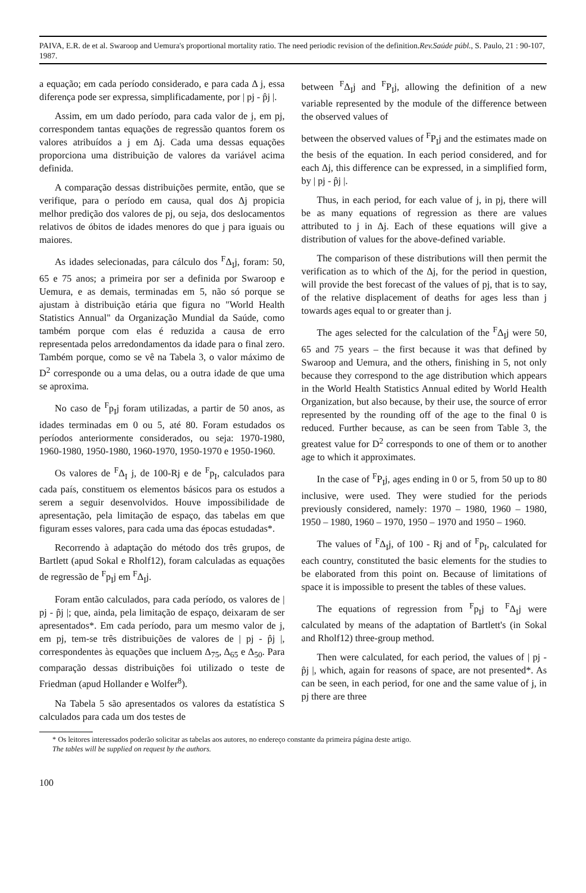PAIVA, E.R. de et al. Swaroop and Uemura's proportional mortality ratio. The need periodic revision of the definition.Rev.Saúde públ., S. Paulo, 21 : 90-107, 1987.
a equação; em cada período considerado, e para cada Δ j, essa diferença pode ser expressa, simplificadamente, por | pj - p̂j |.
Assim, em um dado período, para cada valor de j, em pj, correspondem tantas equações de regressão quantos forem os valores atribuídos a j em Δj. Cada uma dessas equações proporciona uma distribuição de valores da variável acima definida.
A comparação dessas distribuições permite, então, que se verifique, para o período em causa, qual dos Δj propicia melhor predição dos valores de pj, ou seja, dos deslocamentos relativos de óbitos de idades menores do que j para iguais ou maiores.
As idades selecionadas, para cálculo dos <sup>F</sup>Δ<sub>I</sub>j, foram: 50, 65 e 75 anos; a primeira por ser a definida por Swaroop e Uemura, e as demais, terminadas em 5, não só porque se ajustam à distribuição etária que figura no "World Health Statistics Annual" da Organização Mundial da Saúde, como também porque com elas é reduzida a causa de erro representada pelos arredondamentos da idade para o final zero. Também porque, como se vê na Tabela 3, o valor máximo de D<sup>2</sup> corresponde ou a uma delas, ou a outra idade de que uma se aproxima.
No caso de <sup>F</sup>p<sub>I</sub>j foram utilizadas, a partir de 50 anos, as idades terminadas em 0 ou 5, até 80. Foram estudados os períodos anteriormente considerados, ou seja: 1970-1980, 1960-1980, 1950-1980, 1960-1970, 1950-1970 e 1950-1960.
Os valores de <sup>F</sup>Δ<sub>I</sub> j, de 100-Rj e de <sup>F</sup>p<sub>I</sub>, calculados para cada país, constituem os elementos básicos para os estudos a serem a seguir desenvolvidos. Houve impossibilidade de apresentação, pela limitação de espaço, das tabelas em que figuram esses valores, para cada uma das épocas estudadas*.
Recorrendo à adaptação do método dos três grupos, de Bartlett (apud Sokal e Rholf12), foram calculadas as equações de regressão de <sup>F</sup>p<sub>I</sub>j em <sup>F</sup>Δ<sub>I</sub>j.
Foram então calculados, para cada período, os valores de | pj - p̂j |; que, ainda, pela limitação de espaço, deixaram de ser apresentados*. Em cada período, para um mesmo valor de j, em pj, tem-se três distribuições de valores de | pj - p̂j |, correspondentes às equações que incluem Δ<sub>75</sub>, Δ<sub>65</sub> e Δ<sub>50</sub>. Para comparação dessas distribuições foi utilizado o teste de Friedman (apud Hollander e Wolfer<sup>8</sup>).
Na Tabela 5 são apresentados os valores da estatística S calculados para cada um dos testes de
between <sup>F</sup>Δ<sub>I</sub>j and <sup>F</sup>P<sub>I</sub>j, allowing the definition of a new variable represented by the module of the difference between the observed values of
between the observed values of <sup>F</sup>P<sub>I</sub>j and the estimates made on the besis of the equation. In each period considered, and for each Δj, this difference can be expressed, in a simplified form, by | pj - p̂j |.
Thus, in each period, for each value of j, in pj, there will be as many equations of regression as there are values attributed to j in Δj. Each of these equations will give a distribution of values for the above-defined variable.
The comparison of these distributions will then permit the verification as to which of the Δj, for the period in question, will provide the best forecast of the values of pj, that is to say, of the relative displacement of deaths for ages less than j towards ages equal to or greater than j.
The ages selected for the calculation of the <sup>F</sup>Δ<sub>I</sub>j were 50, 65 and 75 years – the first because it was that defined by Swaroop and Uemura, and the others, finishing in 5, not only because they correspond to the age distribution which appears in the World Health Statistics Annual edited by World Health Organization, but also because, by their use, the source of error represented by the rounding off of the age to the final 0 is reduced. Further because, as can be seen from Table 3, the greatest value for D<sup>2</sup> corresponds to one of them or to another age to which it approximates.
In the case of <sup>F</sup>P<sub>I</sub>j, ages ending in 0 or 5, from 50 up to 80 inclusive, were used. They were studied for the periods previously considered, namely: 1970 – 1980, 1960 – 1980, 1950 – 1980, 1960 – 1970, 1950 – 1970 and 1950 – 1960.
The values of <sup>F</sup>Δ<sub>I</sub>j, of 100 - Rj and of <sup>F</sup>p<sub>I</sub>, calculated for each country, constituted the basic elements for the studies to be elaborated from this point on. Because of limitations of space it is impossible to present the tables of these values.
The equations of regression from <sup>F</sup>p<sub>I</sub>j to <sup>F</sup>Δ<sub>I</sub>j were calculated by means of the adaptation of Bartlett's (in Sokal and Rholf12) three-group method.
Then were calculated, for each period, the values of | pj - p̂j |, which, again for reasons of space, are not presented*. As can be seen, in each period, for one and the same value of j, in pj there are three
* Os leitores interessados poderão solicitar as tabelas aos autores, no endereço constante da primeira página deste artigo.
The tables will be supplied on request by the authors.
100